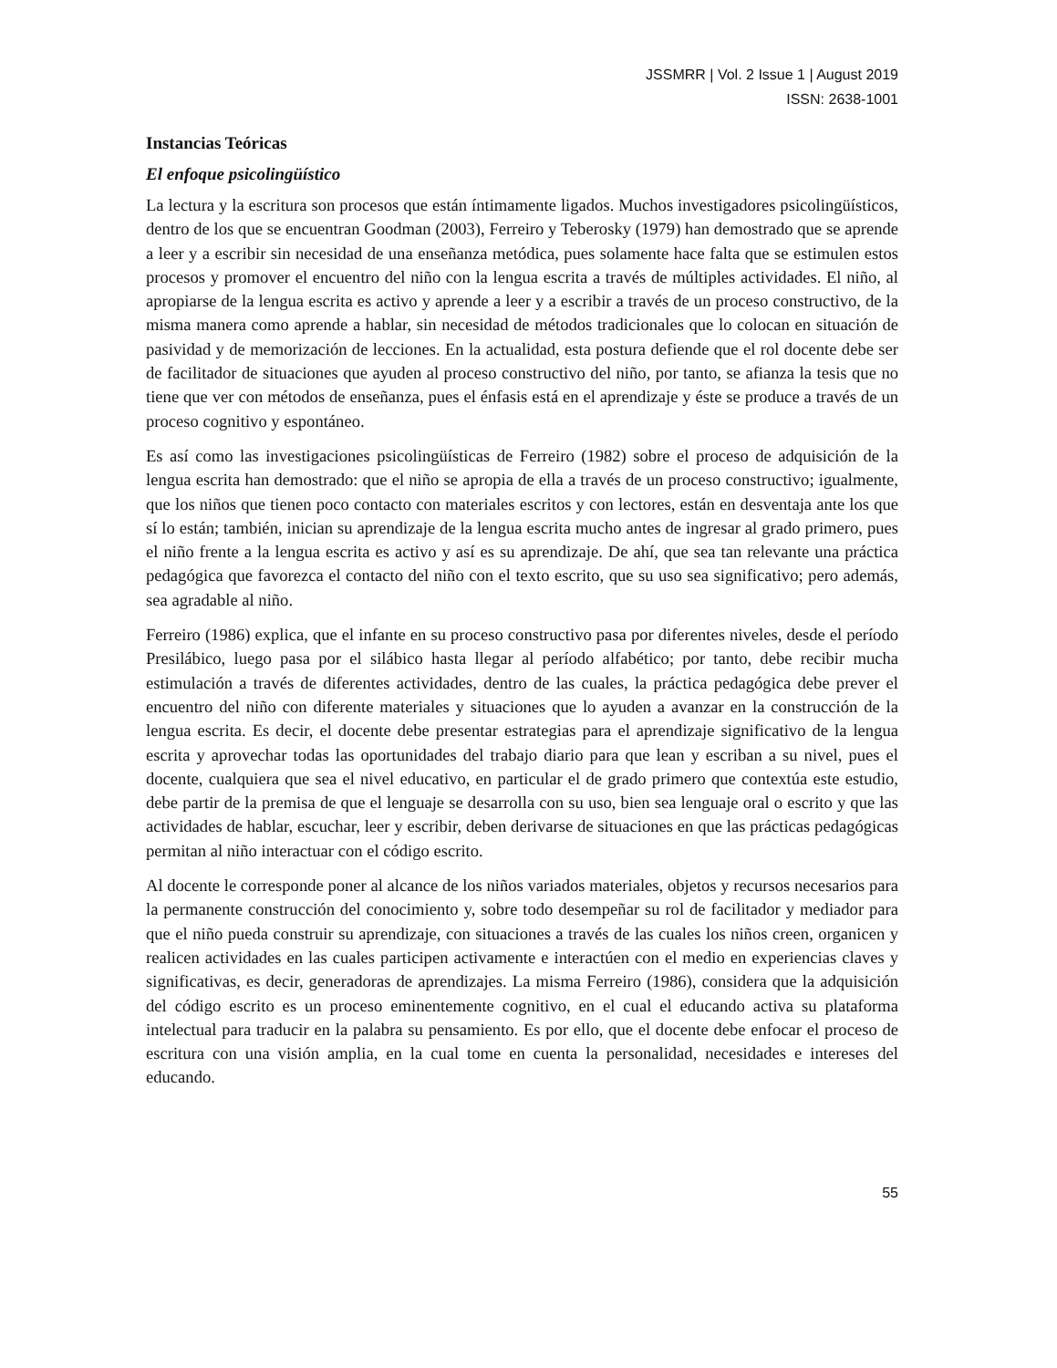JSSMRR | Vol. 2 Issue 1 | August 2019
ISSN: 2638-1001
Instancias Teóricas
El enfoque psicolingüístico
La lectura y la escritura son procesos que están íntimamente ligados. Muchos investigadores psicolingüísticos, dentro de los que se encuentran Goodman (2003), Ferreiro y Teberosky (1979) han demostrado que se aprende a leer y a escribir sin necesidad de una enseñanza metódica, pues solamente hace falta que se estimulen estos procesos y promover el encuentro del niño con la lengua escrita a través de múltiples actividades. El niño, al apropiarse de la lengua escrita es activo y aprende a leer y a escribir a través de un proceso constructivo, de la misma manera como aprende a hablar, sin necesidad de métodos tradicionales que lo colocan en situación de pasividad y de memorización de lecciones. En la actualidad, esta postura defiende que el rol docente debe ser de facilitador de situaciones que ayuden al proceso constructivo del niño, por tanto, se afianza la tesis que no tiene que ver con métodos de enseñanza, pues el énfasis está en el aprendizaje y éste se produce a través de un proceso cognitivo y espontáneo.
Es así como las investigaciones psicolingüísticas de Ferreiro (1982) sobre el proceso de adquisición de la lengua escrita han demostrado: que el niño se apropia de ella a través de un proceso constructivo; igualmente, que los niños que tienen poco contacto con materiales escritos y con lectores, están en desventaja ante los que sí lo están; también, inician su aprendizaje de la lengua escrita mucho antes de ingresar al grado primero, pues el niño frente a la lengua escrita es activo y así es su aprendizaje. De ahí, que sea tan relevante una práctica pedagógica que favorezca el contacto del niño con el texto escrito, que su uso sea significativo; pero además, sea agradable al niño.
Ferreiro (1986) explica, que el infante en su proceso constructivo pasa por diferentes niveles, desde el período Presilábico, luego pasa por el silábico hasta llegar al período alfabético; por tanto, debe recibir mucha estimulación a través de diferentes actividades, dentro de las cuales, la práctica pedagógica debe prever el encuentro del niño con diferente materiales y situaciones que lo ayuden a avanzar en la construcción de la lengua escrita. Es decir, el docente debe presentar estrategias para el aprendizaje significativo de la lengua escrita y aprovechar todas las oportunidades del trabajo diario para que lean y escriban a su nivel, pues el docente, cualquiera que sea el nivel educativo, en particular el de grado primero que contextúa este estudio, debe partir de la premisa de que el lenguaje se desarrolla con su uso, bien sea lenguaje oral o escrito y que las actividades de hablar, escuchar, leer y escribir, deben derivarse de situaciones en que las prácticas pedagógicas permitan al niño interactuar con el código escrito.
Al docente le corresponde poner al alcance de los niños variados materiales, objetos y recursos necesarios para la permanente construcción del conocimiento y, sobre todo desempeñar su rol de facilitador y mediador para que el niño pueda construir su aprendizaje, con situaciones a través de las cuales los niños creen, organicen y realicen actividades en las cuales participen activamente e interactúen con el medio en experiencias claves y significativas, es decir, generadoras de aprendizajes. La misma Ferreiro (1986), considera que la adquisición del código escrito es un proceso eminentemente cognitivo, en el cual el educando activa su plataforma intelectual para traducir en la palabra su pensamiento. Es por ello, que el docente debe enfocar el proceso de escritura con una visión amplia, en la cual tome en cuenta la personalidad, necesidades e intereses del educando.
55